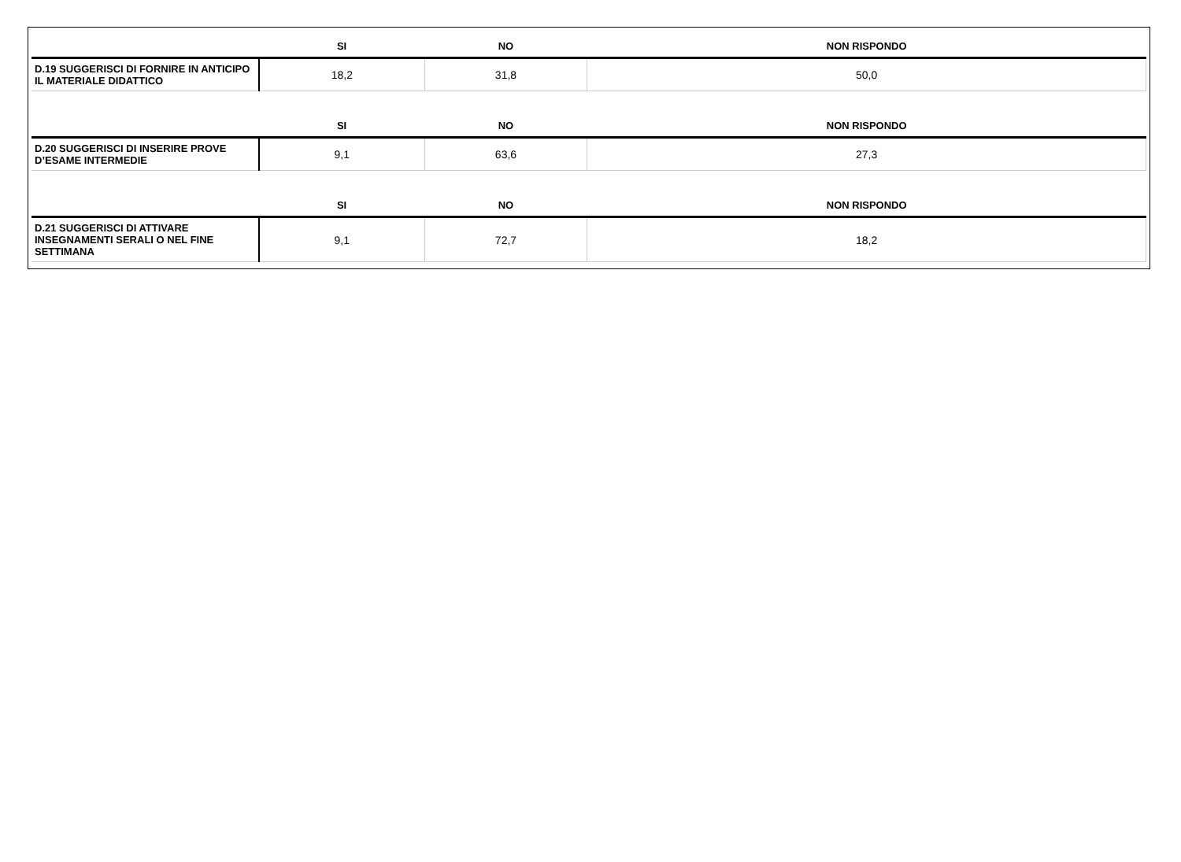| | SI | NO | NON RISPONDO |
| --- | --- | --- | --- |
| D.19 SUGGERISCI DI FORNIRE IN ANTICIPO IL MATERIALE DIDATTICO | 18,2 | 31,8 | 50,0 |
| | SI | NO | NON RISPONDO |
| D.20 SUGGERISCI DI INSERIRE PROVE D’ESAME INTERMEDIE | 9,1 | 63,6 | 27,3 |
| | SI | NO | NON RISPONDO |
| D.21 SUGGERISCI DI ATTIVARE INSEGNAMENTI SERALI O NEL FINE SETTIMANA | 9,1 | 72,7 | 18,2 |